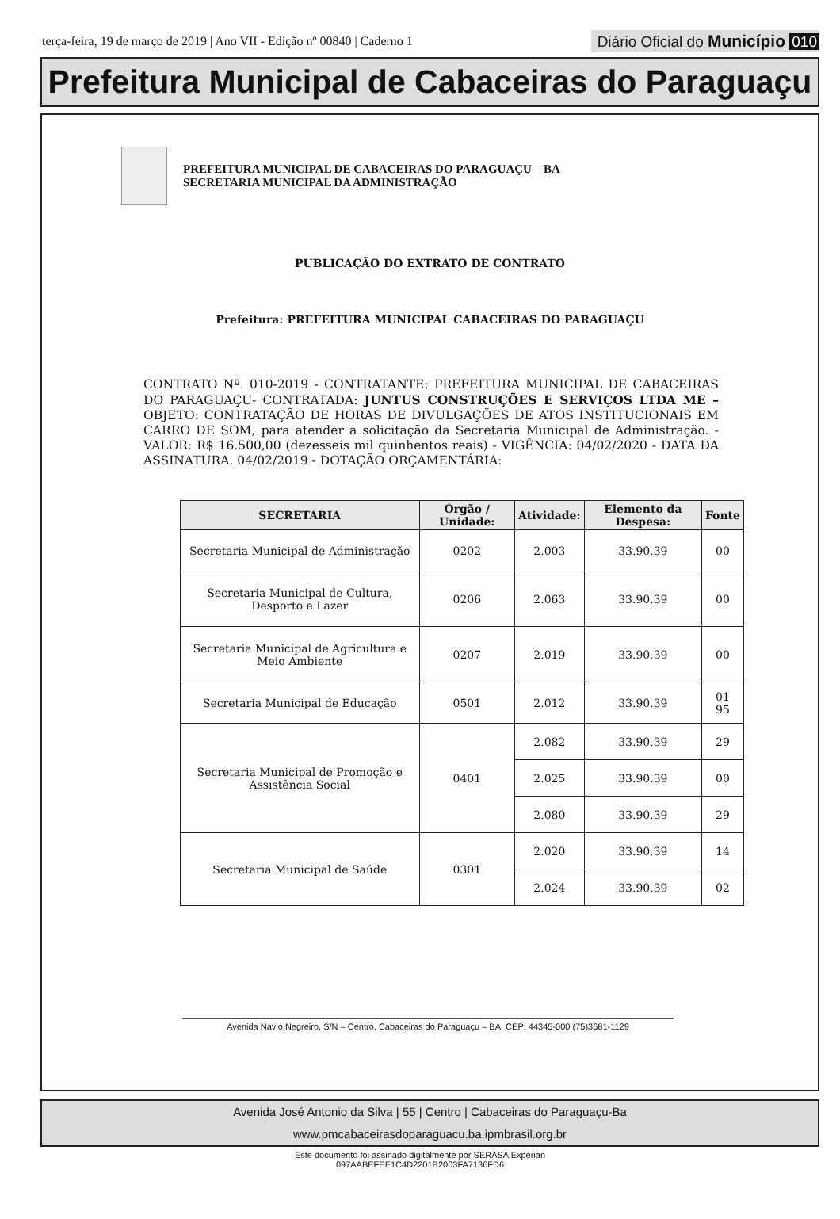terça-feira, 19 de março de 2019 | Ano VII - Edição nº 00840 | Caderno 1 Diário Oficial do Município 010
Prefeitura Municipal de Cabaceiras do Paraguaçu
PREFEITURA MUNICIPAL DE CABACEIRAS DO PARAGUAÇU – BA
SECRETARIA MUNICIPAL DA ADMINISTRAÇÃO
PUBLICAÇÃO DO EXTRATO DE CONTRATO
Prefeitura: PREFEITURA MUNICIPAL CABACEIRAS DO PARAGUAÇU
CONTRATO Nº. 010-2019 - CONTRATANTE: PREFEITURA MUNICIPAL DE CABACEIRAS DO PARAGUAÇU- CONTRATADA: JUNTUS CONSTRUÇÕES E SERVIÇOS LTDA ME – OBJETO: CONTRATAÇÃO DE HORAS DE DIVULGAÇÕES DE ATOS INSTITUCIONAIS EM CARRO DE SOM, para atender a solicitação da Secretaria Municipal de Administração. - VALOR: R$ 16.500,00 (dezesseis mil quinhentos reais) - VIGÊNCIA: 04/02/2020 - DATA DA ASSINATURA. 04/02/2019 - DOTAÇÃO ORÇAMENTÁRIA:
| SECRETARIA | Órgão / Unidade: | Atividade: | Elemento da Despesa: | Fonte |
| --- | --- | --- | --- | --- |
| Secretaria Municipal de Administração | 0202 | 2.003 | 33.90.39 | 00 |
| Secretaria Municipal de Cultura, Desporto e Lazer | 0206 | 2.063 | 33.90.39 | 00 |
| Secretaria Municipal de Agricultura e Meio Ambiente | 0207 | 2.019 | 33.90.39 | 00 |
| Secretaria Municipal de Educação | 0501 | 2.012 | 33.90.39 | 01 95 |
| Secretaria Municipal de Promoção e Assistência Social | 0401 | 2.082 | 33.90.39 | 29 |
| | | 2.025 | 33.90.39 | 00 |
| | | 2.080 | 33.90.39 | 29 |
| Secretaria Municipal de Saúde | 0301 | 2.020 | 33.90.39 | 14 |
| | | 2.024 | 33.90.39 | 02 |
Avenida Navio Negreiro, S/N – Centro, Cabaceiras do Paraguaçu – BA, CEP: 44345-000 (75)3681-1129
Avenida José Antonio da Silva | 55 | Centro | Cabaceiras do Paraguaçu-Ba
www.pmcabaceirasdoparaguacu.ba.ipmbrasil.org.br
Este documento foi assinado digitalmente por SERASA Experian
097AABEFEE1C4D2201B2003FA7136FD6